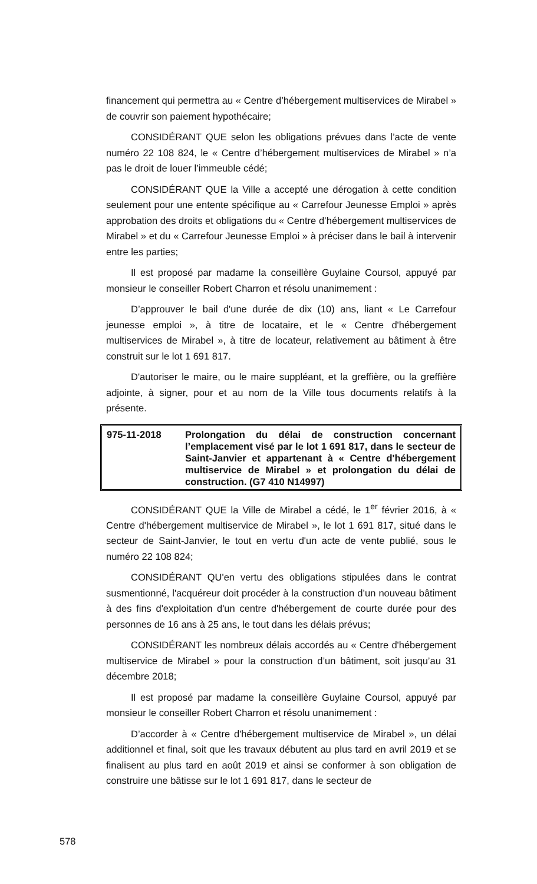financement qui permettra au « Centre d’hébergement multiservices de Mirabel » de couvrir son paiement hypothécaire;
CONSIDÉRANT QUE selon les obligations prévues dans l’acte de vente numéro 22 108 824, le « Centre d’hébergement multiservices de Mirabel » n’a pas le droit de louer l’immeuble cédé;
CONSIDÉRANT QUE la Ville a accepté une dérogation à cette condition seulement pour une entente spécifique au « Carrefour Jeunesse Emploi » après approbation des droits et obligations du « Centre d’hébergement multiservices de Mirabel » et du « Carrefour Jeunesse Emploi » à préciser dans le bail à intervenir entre les parties;
Il est proposé par madame la conseillère Guylaine Coursol, appuyé par monsieur le conseiller Robert Charron et résolu unanimement :
D’approuver le bail d'une durée de dix (10) ans, liant « Le Carrefour jeunesse emploi », à titre de locataire, et le « Centre d'hébergement multiservices de Mirabel », à titre de locateur, relativement au bâtiment à être construit sur le lot 1 691 817.
D'autoriser le maire, ou le maire suppléant, et la greffière, ou la greffière adjointe, à signer, pour et au nom de la Ville tous documents relatifs à la présente.
975-11-2018 Prolongation du délai de construction concernant l’emplacement visé par le lot 1 691 817, dans le secteur de Saint-Janvier et appartenant à « Centre d'hébergement multiservice de Mirabel » et prolongation du délai de construction. (G7 410 N14997)
CONSIDÉRANT QUE la Ville de Mirabel a cédé, le 1<sup>er</sup> février 2016, à « Centre d'hébergement multiservice de Mirabel », le lot 1 691 817, situé dans le secteur de Saint-Janvier, le tout en vertu d'un acte de vente publié, sous le numéro 22 108 824;
CONSIDÉRANT QU'en vertu des obligations stipulées dans le contrat susmentionné, l'acquéreur doit procéder à la construction d’un nouveau bâtiment à des fins d'exploitation d'un centre d'hébergement de courte durée pour des personnes de 16 ans à 25 ans, le tout dans les délais prévus;
CONSIDÉRANT les nombreux délais accordés au « Centre d'hébergement multiservice de Mirabel » pour la construction d’un bâtiment, soit jusqu’au 31 décembre 2018;
Il est proposé par madame la conseillère Guylaine Coursol, appuyé par monsieur le conseiller Robert Charron et résolu unanimement :
D’accorder à « Centre d'hébergement multiservice de Mirabel », un délai additionnel et final, soit que les travaux débutent au plus tard en avril 2019 et se finalisent au plus tard en août 2019 et ainsi se conformer à son obligation de construire une bâtisse sur le lot 1 691 817, dans le secteur de
578